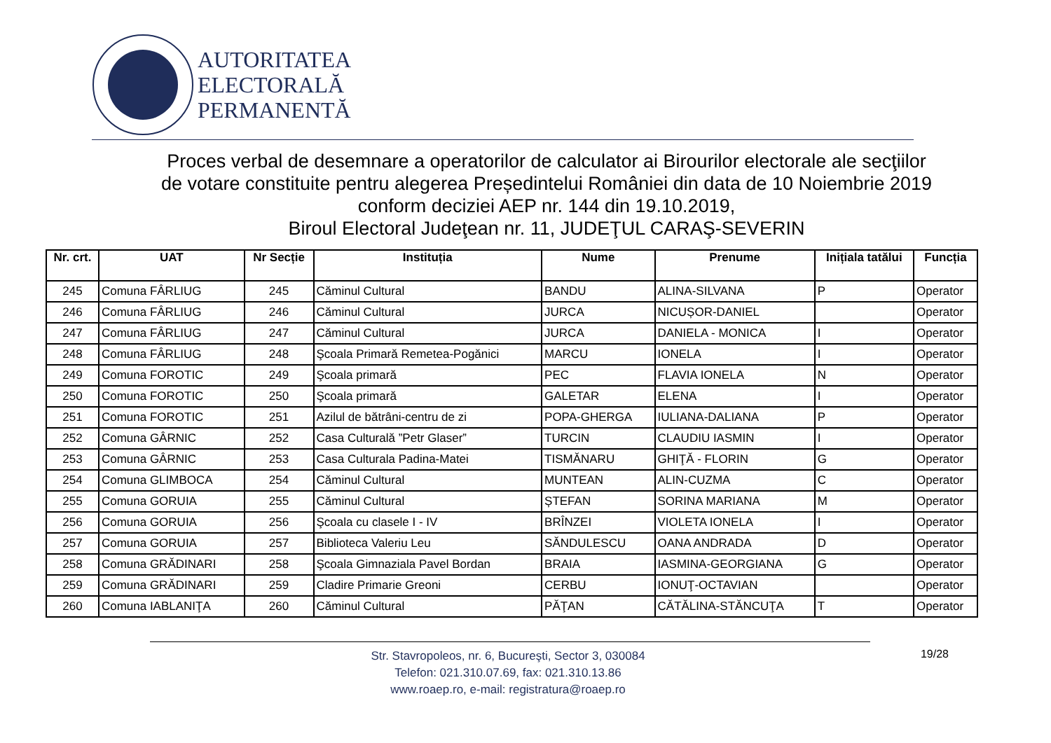AUTORITATEA
ELECTORALĂ
PERMANENTĂ
Proces verbal de desemnare a operatorilor de calculator ai Birourilor electorale ale secţiilor
de votare constituite pentru alegerea Președintelui României din data de 10 Noiembrie 2019
conform deciziei AEP nr. 144 din 19.10.2019,
Biroul Electoral Judeţean nr. 11, JUDEŢUL CARAŞ-SEVERIN
| Nr. crt. | UAT | Nr Secție | Instituția | Nume | Prenume | Inițiala tatălui | Funcția |
| --- | --- | --- | --- | --- | --- | --- | --- |
| 245 | Comuna FÂRLIUG | 245 | Căminul Cultural | BANDU | ALINA-SILVANA | P | Operator |
| 246 | Comuna FÂRLIUG | 246 | Căminul Cultural | JURCA | NICUȘOR-DANIEL | | Operator |
| 247 | Comuna FÂRLIUG | 247 | Căminul Cultural | JURCA | DANIELA - MONICA | I | Operator |
| 248 | Comuna FÂRLIUG | 248 | Şcoala Primară Remetea-Pogănici | MARCU | IONELA | I | Operator |
| 249 | Comuna FOROTIC | 249 | Şcoala primară | PEC | FLAVIA IONELA | N | Operator |
| 250 | Comuna FOROTIC | 250 | Şcoala primară | GALETAR | ELENA | I | Operator |
| 251 | Comuna FOROTIC | 251 | Azilul de bătrâni-centru de zi | POPA-GHERGA | IULIANA-DALIANA | P | Operator |
| 252 | Comuna GÂRNIC | 252 | Casa Culturală ”Petr Glaser” | TURCIN | CLAUDIU IASMIN | I | Operator |
| 253 | Comuna GÂRNIC | 253 | Casa Culturala Padina-Matei | TISMĂNARU | GHIŢĂ - FLORIN | G | Operator |
| 254 | Comuna GLIMBOCA | 254 | Căminul Cultural | MUNTEAN | ALIN-CUZMA | C | Operator |
| 255 | Comuna GORUIA | 255 | Căminul Cultural | ȘTEFAN | SORINA MARIANA | M | Operator |
| 256 | Comuna GORUIA | 256 | Şcoala cu clasele I - IV | BRÎNZEI | VIOLETA IONELA | I | Operator |
| 257 | Comuna GORUIA | 257 | Biblioteca Valeriu Leu | SĂNDULESCU | OANA ANDRADA | D | Operator |
| 258 | Comuna GRĂDINARI | 258 | Şcoala Gimnaziala Pavel Bordan | BRAIA | IASMINA-GEORGIANA | G | Operator |
| 259 | Comuna GRĂDINARI | 259 | Cladire Primarie Greoni | CERBU | IONUŢ-OCTAVIAN | | Operator |
| 260 | Comuna IABLANIŢA | 260 | Căminul Cultural | PĂŢAN | CĂTĂLINA-STĂNCUŢA | T | Operator |
19/28
Str. Stavropoleos, nr. 6, Bucureşti, Sector 3, 030084
Telefon: 021.310.07.69, fax: 021.310.13.86
www.roaep.ro, e-mail: registratura@roaep.ro